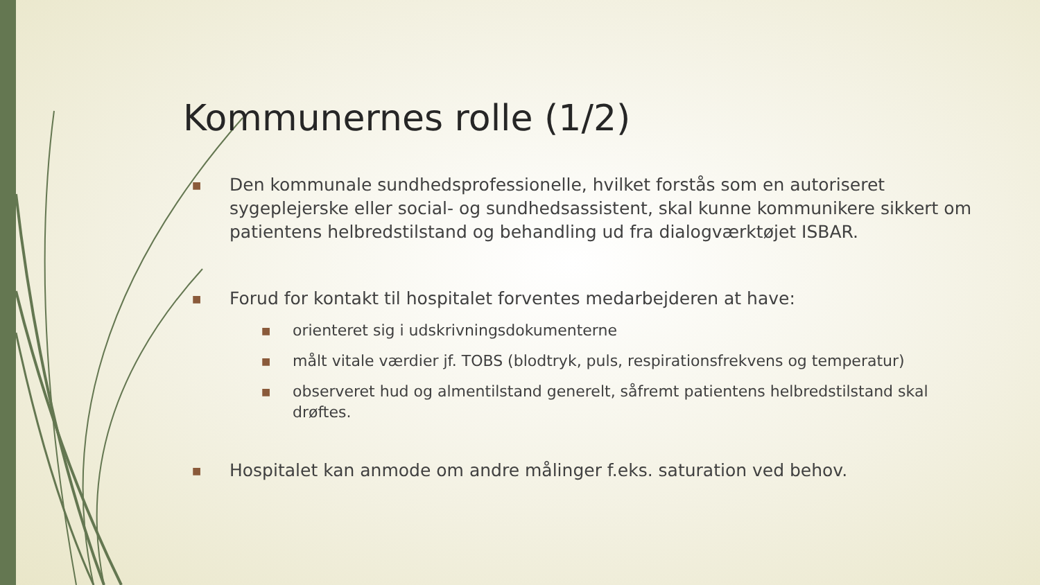Kommunernes rolle (1/2)
■ Den kommunale sundhedsprofessionelle, hvilket forstås som en autoriseret sygeplejerske eller social- og sundhedsassistent, skal kunne kommunikere sikkert om patientens helbredstilstand og behandling ud fra dialogværktøjet ISBAR.
■ Forud for kontakt til hospitalet forventes medarbejderen at have:
■ orienteret sig i udskrivningsdokumenterne
■ målt vitale værdier jf. TOBS (blodtryk, puls, respirationsfrekvens og temperatur)
■ observeret hud og almentilstand generelt, såfremt patientens helbredstilstand skal drøftes.
■ Hospitalet kan anmode om andre målinger f.eks. saturation ved behov.